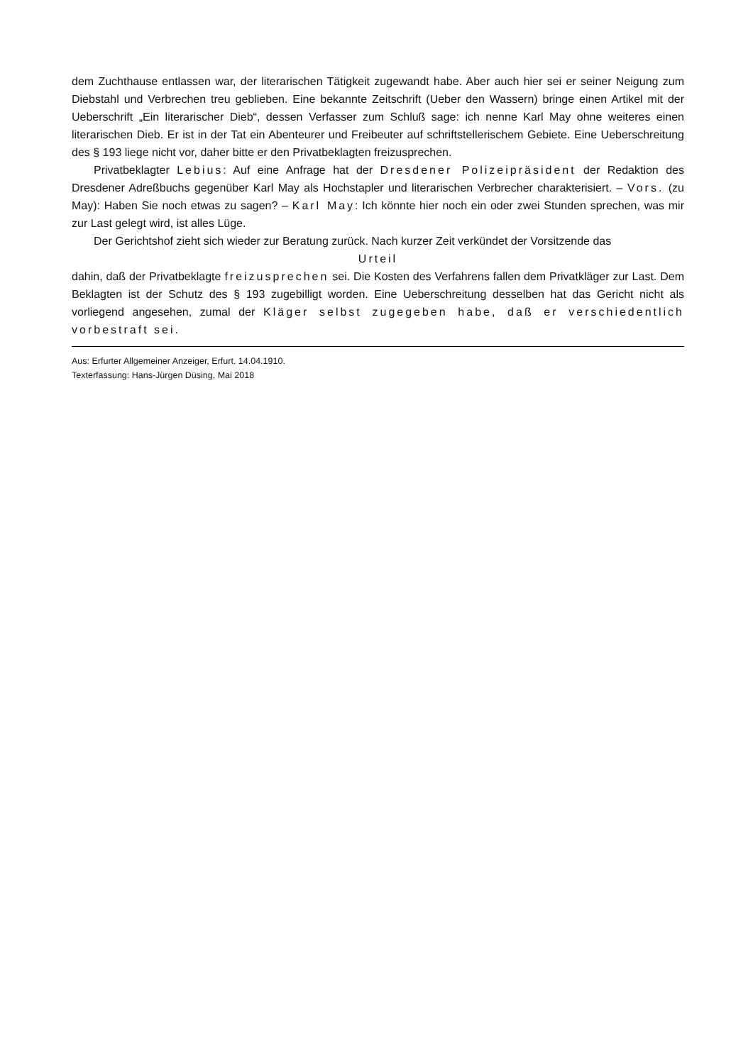dem Zuchthause entlassen war, der literarischen Tätigkeit zugewandt habe. Aber auch hier sei er seiner Neigung zum Diebstahl und Verbrechen treu geblieben. Eine bekannte Zeitschrift (Ueber den Wassern) bringe einen Artikel mit der Ueberschrift „Ein literarischer Dieb“, dessen Verfasser zum Schluß sage: ich nenne Karl May ohne weiteres einen literarischen Dieb. Er ist in der Tat ein Abenteurer und Freibeuter auf schriftstellerischem Gebiete. Eine Ueberschreitung des § 193 liege nicht vor, daher bitte er den Privatbeklagten freizusprechen.
Privatbeklagter Lebius: Auf eine Anfrage hat der Dresdener Polizeipräsident der Redaktion des Dresdener Adreßbuchs gegenüber Karl May als Hochstapler und literarischen Verbrecher charakterisiert. – Vors. (zu May): Haben Sie noch etwas zu sagen? – Karl May: Ich könnte hier noch ein oder zwei Stunden sprechen, was mir zur Last gelegt wird, ist alles Lüge.
Der Gerichtshof zieht sich wieder zur Beratung zurück. Nach kurzer Zeit verkündet der Vorsitzende das
Urteil
dahin, daß der Privatbeklagte freizusprechen sei. Die Kosten des Verfahrens fallen dem Privatkläger zur Last. Dem Beklagten ist der Schutz des § 193 zugebilligt worden. Eine Ueberschreitung desselben hat das Gericht nicht als vorliegend angesehen, zumal der Kläger selbst zugegeben habe, daß er verschiedentlich vorbestraft sei.
Aus: Erfurter Allgemeiner Anzeiger, Erfurt. 14.04.1910.
Texterfassung: Hans-Jürgen Düsing, Mai 2018